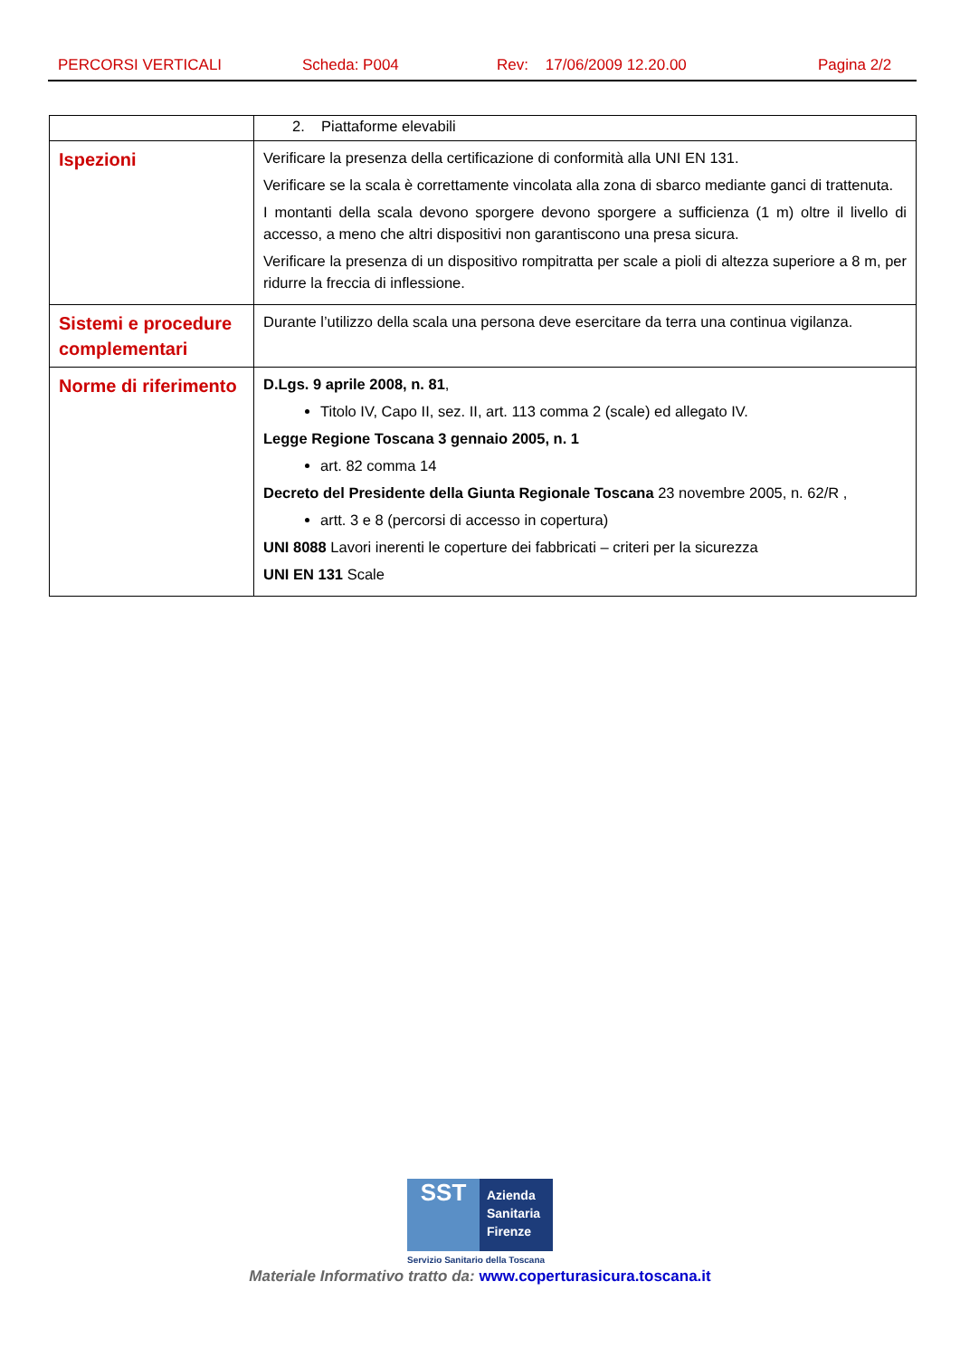PERCORSI VERTICALI Scheda: P004 Rev: 17/06/2009 12.20.00 Pagina 2/2
| | 2. Piattaforme elevabili |
| Ispezioni | Verificare la presenza della certificazione di conformità alla UNI EN 131. Verificare se la scala è correttamente vincolata alla zona di sbarco mediante ganci di trattenuta. I montanti della scala devono sporgere devono sporgere a sufficienza (1 m) oltre il livello di accesso, a meno che altri dispositivi non garantiscono una presa sicura. Verificare la presenza di un dispositivo rompitratta per scale a pioli di altezza superiore a 8 m, per ridurre la freccia di inflessione. |
| Sistemi e procedure complementari | Durante l’utilizzo della scala una persona deve esercitare da terra una continua vigilanza. |
| Norme di riferimento | D.Lgs. 9 aprile 2008, n. 81 , Titolo IV, Capo II, sez. II, art. 113 comma 2 (scale) ed allegato IV. Legge Regione Toscana 3 gennaio 2005, n. 1 art. 82 comma 14 Decreto del Presidente della Giunta Regionale Toscana 23 novembre 2005, n. 62/R , artt. 3 e 8 (percorsi di accesso in copertura) UNI 8088 Lavori inerenti le coperture dei fabbricati – criteri per la sicurezza UNI EN 131 Scale |
SST
Azienda Sanitaria Firenze
Servizio Sanitario della Toscana
Materiale Informativo tratto da: www.coperturasicura.toscana.it